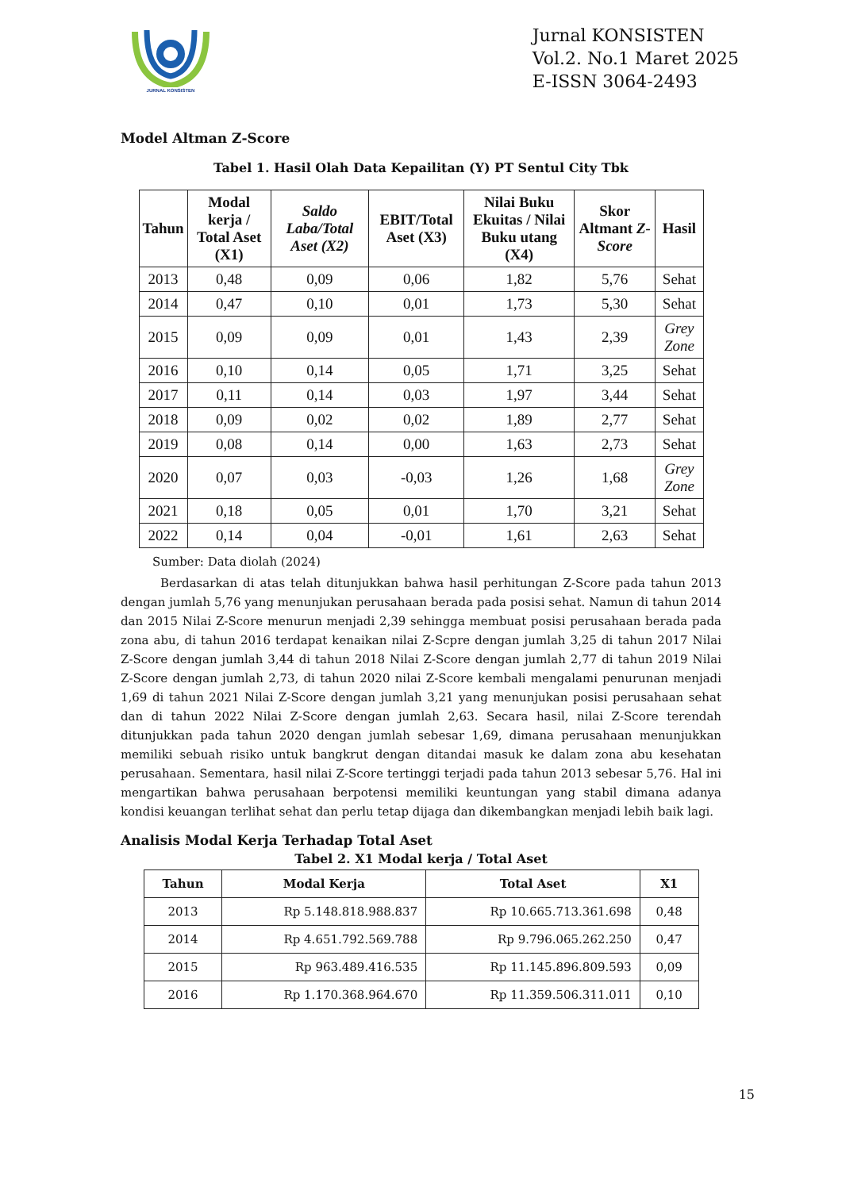JURNAL KONSISTEN
Jurnal KONSISTEN
Vol.2. No.1 Maret 2025
E-ISSN 3064-2493
Model Altman Z-Score
Tabel 1. Hasil Olah Data Kepailitan (Y) PT Sentul City Tbk
| Tahun | Modal kerja / Total Aset (X1) | Saldo Laba/Total Aset (X2) | EBIT/Total Aset (X3) | Nilai Buku Ekuitas / Nilai Buku utang (X4) | Skor Altmant Z-Score | Hasil |
| --- | --- | --- | --- | --- | --- | --- |
| 2013 | 0,48 | 0,09 | 0,06 | 1,82 | 5,76 | Sehat |
| 2014 | 0,47 | 0,10 | 0,01 | 1,73 | 5,30 | Sehat |
| 2015 | 0,09 | 0,09 | 0,01 | 1,43 | 2,39 | Grey Zone |
| 2016 | 0,10 | 0,14 | 0,05 | 1,71 | 3,25 | Sehat |
| 2017 | 0,11 | 0,14 | 0,03 | 1,97 | 3,44 | Sehat |
| 2018 | 0,09 | 0,02 | 0,02 | 1,89 | 2,77 | Sehat |
| 2019 | 0,08 | 0,14 | 0,00 | 1,63 | 2,73 | Sehat |
| 2020 | 0,07 | 0,03 | -0,03 | 1,26 | 1,68 | Grey Zone |
| 2021 | 0,18 | 0,05 | 0,01 | 1,70 | 3,21 | Sehat |
| 2022 | 0,14 | 0,04 | -0,01 | 1,61 | 2,63 | Sehat |
Sumber: Data diolah (2024)
Berdasarkan di atas telah ditunjukkan bahwa hasil perhitungan Z-Score pada tahun 2013 dengan jumlah 5,76 yang menunjukan perusahaan berada pada posisi sehat. Namun di tahun 2014 dan 2015 Nilai Z-Score menurun menjadi 2,39 sehingga membuat posisi perusahaan berada pada zona abu, di tahun 2016 terdapat kenaikan nilai Z-Scpre dengan jumlah 3,25 di tahun 2017 Nilai Z-Score dengan jumlah 3,44 di tahun 2018 Nilai Z-Score dengan jumlah 2,77 di tahun 2019 Nilai Z-Score dengan jumlah 2,73, di tahun 2020 nilai Z-Score kembali mengalami penurunan menjadi 1,69 di tahun 2021 Nilai Z-Score dengan jumlah 3,21 yang menunjukan posisi perusahaan sehat dan di tahun 2022 Nilai Z-Score dengan jumlah 2,63. Secara hasil, nilai Z-Score terendah ditunjukkan pada tahun 2020 dengan jumlah sebesar 1,69, dimana perusahaan menunjukkan memiliki sebuah risiko untuk bangkrut dengan ditandai masuk ke dalam zona abu kesehatan perusahaan. Sementara, hasil nilai Z-Score tertinggi terjadi pada tahun 2013 sebesar 5,76. Hal ini mengartikan bahwa perusahaan berpotensi memiliki keuntungan yang stabil dimana adanya kondisi keuangan terlihat sehat dan perlu tetap dijaga dan dikembangkan menjadi lebih baik lagi.
Analisis Modal Kerja Terhadap Total Aset
Tabel 2. X1 Modal kerja / Total Aset
| Tahun | Modal Kerja | Total Aset | X1 |
| --- | --- | --- | --- |
| 2013 | Rp 5.148.818.988.837 | Rp 10.665.713.361.698 | 0,48 |
| 2014 | Rp 4.651.792.569.788 | Rp 9.796.065.262.250 | 0,47 |
| 2015 | Rp 963.489.416.535 | Rp 11.145.896.809.593 | 0,09 |
| 2016 | Rp 1.170.368.964.670 | Rp 11.359.506.311.011 | 0,10 |
15